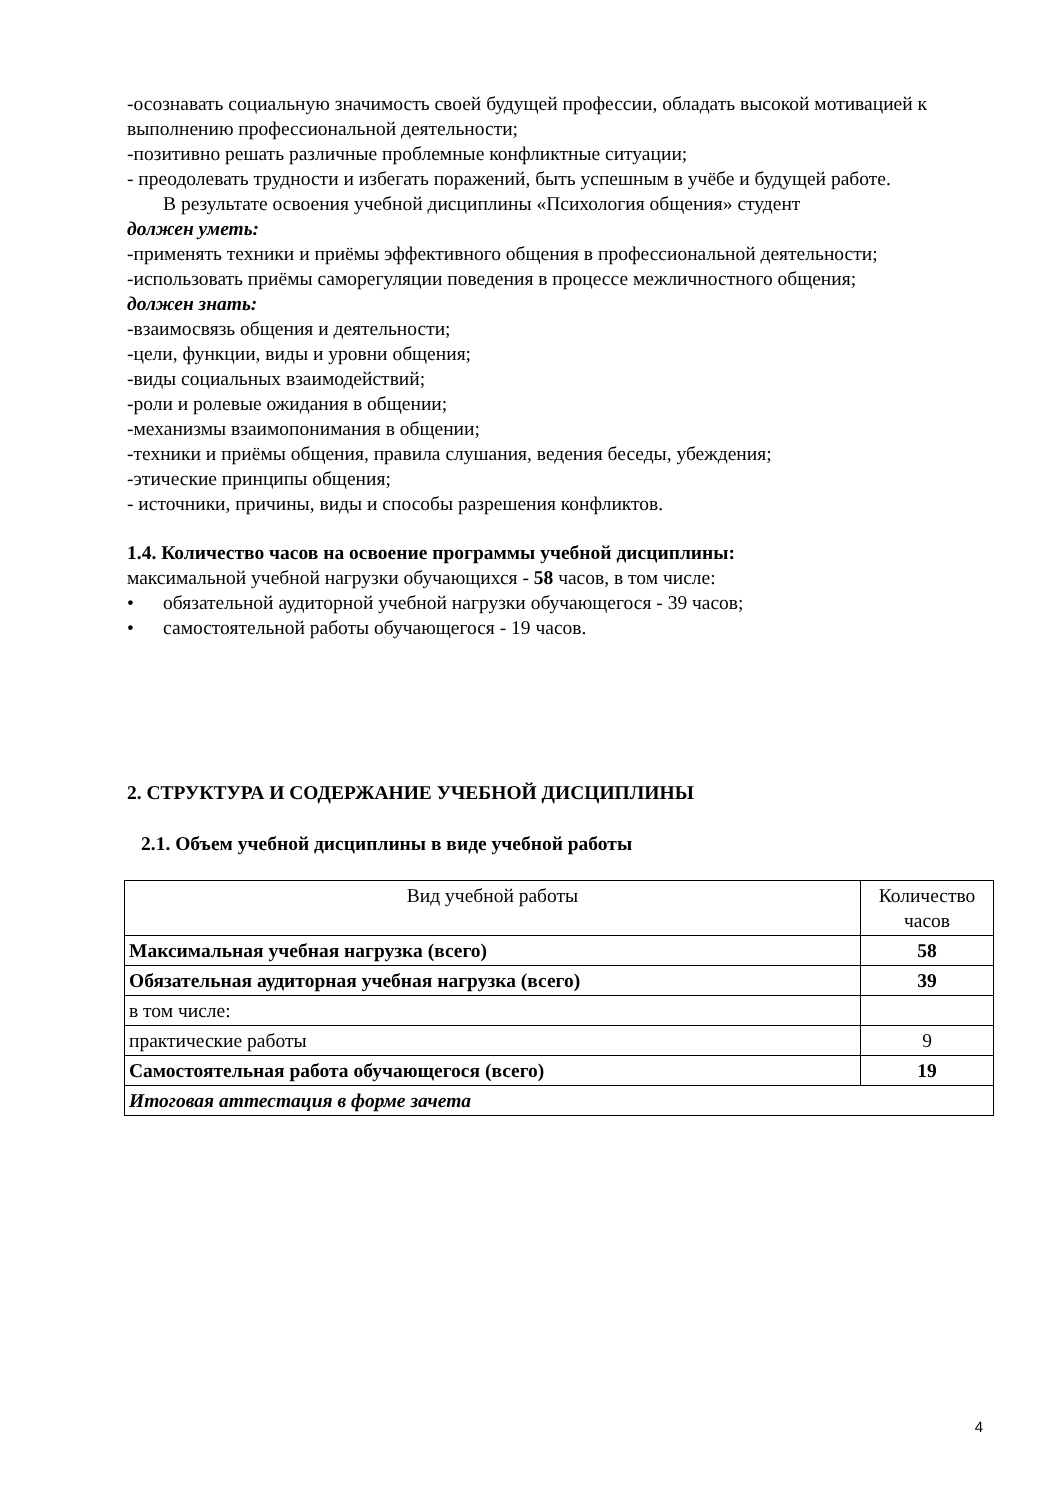-осознавать социальную значимость своей будущей профессии, обладать высокой мотивацией к выполнению профессиональной деятельности;
-позитивно решать различные проблемные конфликтные ситуации;
- преодолевать трудности и избегать поражений, быть успешным в учёбе и будущей работе.
В результате освоения учебной дисциплины «Психология общения» студент
должен уметь:
-применять техники и приёмы эффективного общения в профессиональной деятельности;
-использовать приёмы саморегуляции поведения в процессе межличностного общения;
должен знать:
-взаимосвязь общения и деятельности;
-цели, функции, виды и уровни общения;
-виды социальных взаимодействий;
-роли и ролевые ожидания в общении;
-механизмы взаимопонимания в общении;
-техники и приёмы общения, правила слушания, ведения беседы, убеждения;
-этические принципы общения;
- источники, причины, виды и способы разрешения конфликтов.
1.4. Количество часов на освоение программы учебной дисциплины:
максимальной учебной нагрузки обучающихся - 58 часов, в том числе:
• обязательной аудиторной учебной нагрузки обучающегося - 39 часов;
• самостоятельной работы обучающегося - 19 часов.
2. СТРУКТУРА И СОДЕРЖАНИЕ УЧЕБНОЙ ДИСЦИПЛИНЫ
2.1. Объем учебной дисциплины в виде учебной работы
| Вид учебной работы | Количество часов |
| --- | --- |
| Максимальная учебная нагрузка (всего) | 58 |
| Обязательная аудиторная учебная нагрузка (всего) | 39 |
| в том числе: | |
| практические работы | 9 |
| Самостоятельная работа обучающегося (всего) | 19 |
| Итоговая аттестация в форме зачета | |
4